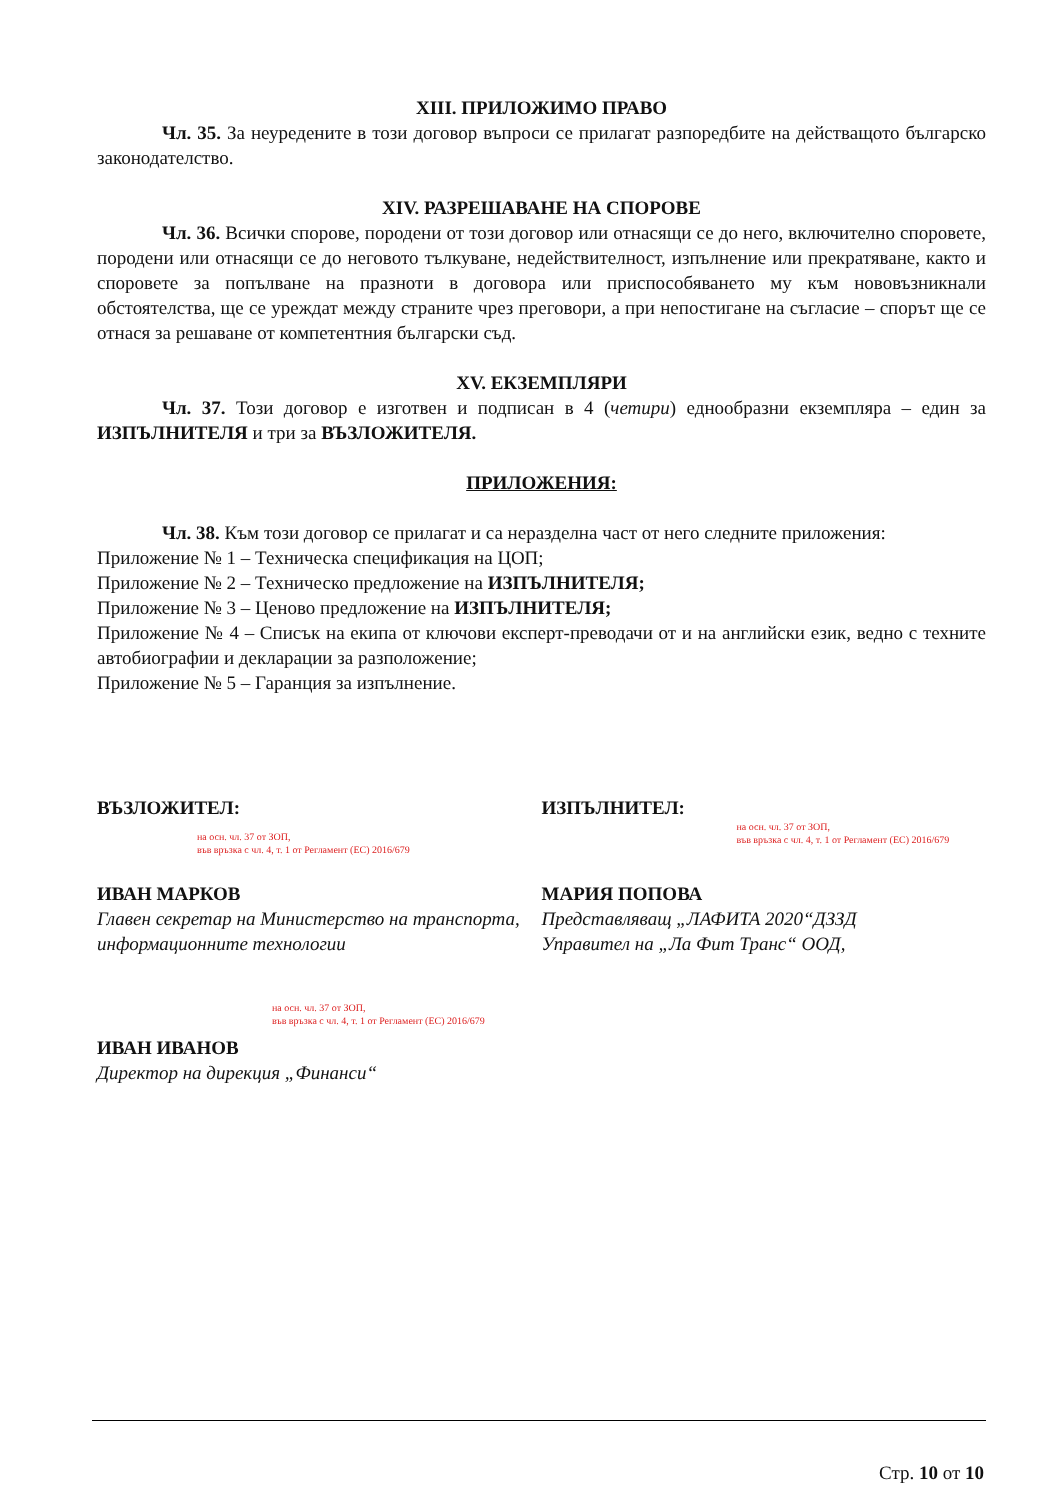XIII. ПРИЛОЖИМО ПРАВО
Чл. 35. За неуредените в този договор въпроси се прилагат разпоредбите на действащото българско законодателство.
XIV. РАЗРЕШАВАНЕ НА СПОРОВЕ
Чл. 36. Всички спорове, породени от този договор или отнасящи се до него, включително споровете, породени или отнасящи се до неговото тълкуване, недействителност, изпълнение или прекратяване, както и споровете за попълване на празноти в договора или приспособяването му към нововъзникнали обстоятелства, ще се уреждат между страните чрез преговори, а при непостигане на съгласие – спорът ще се отнася за решаване от компетентния български съд.
XV. ЕКЗЕМПЛЯРИ
Чл. 37. Този договор е изготвен и подписан в 4 (четири) еднообразни екземпляра – един за ИЗПЪЛНИТЕЛЯ и три за ВЪЗЛОЖИТЕЛЯ.
ПРИЛОЖЕНИЯ:
Чл. 38. Към този договор се прилагат и са неразделна част от него следните приложения:
Приложение № 1 – Техническа спецификация на ЦОП;
Приложение № 2 – Техническо предложение на ИЗПЪЛНИТЕЛЯ;
Приложение № 3 – Ценово предложение на ИЗПЪЛНИТЕЛЯ;
Приложение № 4 – Списък на екипа от ключови експерт-преводачи от и на английски език, ведно с техните автобиографии и декларации за разположение;
Приложение № 5 – Гаранция за изпълнение.
ВЪЗЛОЖИТЕЛ:
на осн. чл. 37 от ЗОП,
във връзка с чл. 4, т. 1 от Регламент (ЕС) 2016/679
ИЗПЪЛНИТЕЛ:
на осн. чл. 37 от ЗОП,
във връзка с чл. 4, т. 1 от Регламент (ЕС) 2016/679
ИВАН МАРКОВ
Главен секретар на Министерство на транспорта, информационните технологии
МАРИЯ ПОПОВА
Представляващ „ЛАФИТА 2020“ДЗЗД
Управител на „Ла Фит Транс“ ООД,
на осн. чл. 37 от ЗОП,
във връзка с чл. 4, т. 1 от Регламент (ЕС) 2016/679
ИВАН ИВАНОВ
Директор на дирекция „Финанси“
Стр. 10 от 10